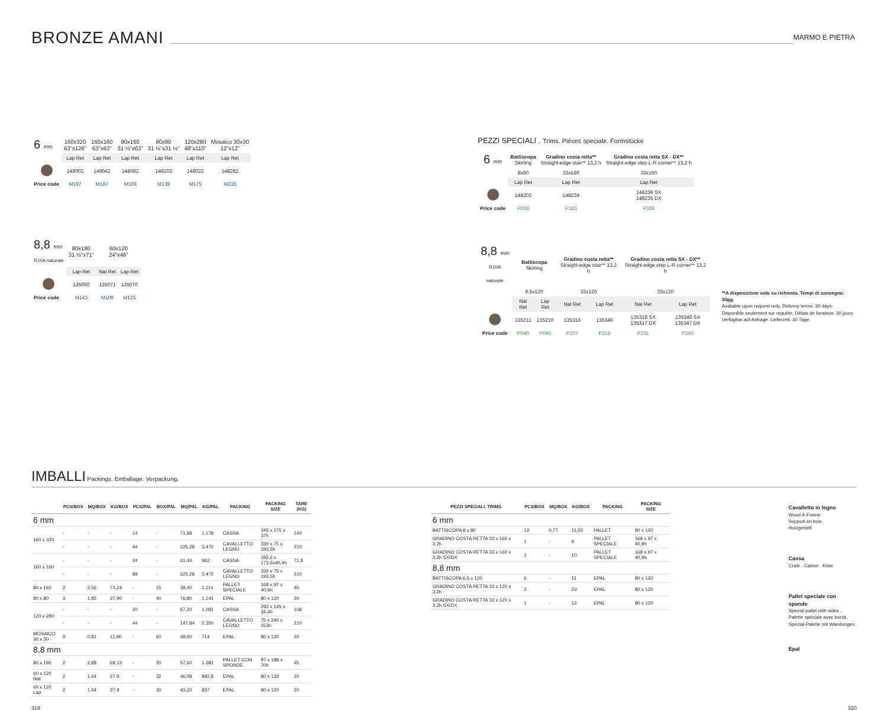BRONZE AMANI
MARMO E PIETRA
| 6 mm | 160x320 63"x126" | 160x160 63"x63" | 80x160 31 ½"x63" | 80x80 31 ½"x31 ½" | 120x280 48"x110" | Mosaico 30x30 12"x12" |
| | Lap Ret | Lap Ret | Lap Ret | Lap Ret | Lap Ret | Lap Ret |
| | 148002 | 148042 | 148082 | 148102 | 148022 | 148282 |
| Price code | M197 | M187 | M169 | M139 | M175 | M235 |
| 8,8 mm R10A naturale | 80x180 31 ½"x71" | 60x120 24"x48" | |
| | Lap Ret | Nat Ret | Lap Ret |
| | 135060 | 135071 | 135070 |
| Price code | M143 | M109 | M125 |
PEZZI SPECIALI . Trims. Pièces speciale. Formstücke
| 6 mm | Battiscopa Skirting | Gradino costa retta** Straight-edge stair** 13,2 h | Gradino costa retta SX - DX** Straight-edge step L-R corner** 13,2 h |
| | 8x80 | 33x160 | 33x160 |
| | Lap Ret | Lap Ret | Lap Ret |
| | 148202 | 148234 | 148236 SX 148235 DX |
| Price code | P039 | P323 | P339 |
| 8,8 mm R10A naturale | Battiscopa Skirting | | Gradino costa retta** Straight-edge stair** 13,2 h | | Gradino costa retta SX - DX** Straight-edge step L-R corner** 13,2 h | |
| | 6,5x120 | | 33x120 | | 33x120 | |
| | Nat Ret | Lap Ret | Nat Ret | Lap Ret | Nat Ret | Lap Ret |
| | 135211 | 135210 | 135316 | 135346 | 135318 SX 135317 DX | 135348 SX 135347 DX |
| Price code | P040 | P043 | P207 | P215 | P231 | P243 |
**A disposizione solo su richiesta. Tempi di consegna: 30gg.
Available upon request only. Delivery terms: 30 days.
Disponible seulement sur requête. Délais de livraison: 30 jours.
Verfügbar auf Anfrage. Lieferzeit: 30 Tage.
IMBALLI Packings. Emballage. Verpackung.
| | PCS/BOX | MQ/BOX | KG/BOX | PCS/PAL | BOX/PAL | MQ/PAL | KG/PAL | PACKING | PACKING SIZE | TARE (KG) |
| --- | --- | --- | --- | --- | --- | --- | --- | --- | --- | --- |
| 6 mm | | | | | | | | | | |
| 160 x 320 | - | - | - | 14 | - | 71,68 | 1.178 | CASSA | 345 x 175 x 37h | 140 |
| | - | - | - | 44 | - | 225,28 | 3.472 | CAVALLETTO LEGNO | 330 x 75 x 193,5h | 210 |
| 160 x 160 | - | - | - | 24 | - | 61,44 | 962 | CASSA | 182,6 x 173,6x40,4h | 71,8 |
| | - | - | - | 88 | - | 225,28 | 3.472 | CAVALLETTO LEGNO | 330 x 75 x 193,5h | 210 |
| 80 x 160 | 2 | 2,56 | 74,24 | - | 15 | 38,40 | 1.114 | PALLET SPECIALE | 168 x 97 x 40,9h | 45 |
| 80 x 80 | 3 | 1,92 | 27,90 | - | 40 | 76,80 | 1.141 | EPAL | 80 x 120 | 20 |
| 120 x 280 | - | - | - | 20 | - | 67,20 | 1.081 | CASSA | 292 x 145 x 34,4h | 108 |
| | - | - | - | 44 | - | 147,84 | 2.350 | CAVALLETTO LEGNO | 75 x 290 x 153h | 210 |
| MOSAICO 30 x 30 | 9 | 0,81 | 11,90 | - | 60 | 48,60 | 714 | EPAL | 80 x 120 | 20 |
| 8,8 mm | | | | | | | | | | |
| 80 x 180 | 2 | 2,88 | 69,12 | - | 20 | 57,60 | 1.382 | PALLET CON SPONDE | 97 x 188 x 70h | 45 |
| 60 x 120 Nat | 2 | 1,44 | 27,9 | - | 32 | 46,08 | 892,8 | EPAL | 80 x 120 | 20 |
| 60 x 120 Lap | 2 | 1,44 | 27,9 | - | 30 | 43,20 | 837 | EPAL | 80 x 120 | 20 |
| PEZZI SPECIALI. TRIMS. | PCS/BOX | MQ/BOX | KG/BOX | PACKING | PACKING SIZE |
| --- | --- | --- | --- | --- | --- |
| 6 mm | | | | | |
| BATTISCOPA 8 x 80 | 12 | 0,77 | 11,50 | PALLET | 80 x 120 |
| GRADINO COSTA RETTA 33 x 160 x 3,2h | 1 | - | 9 | PALLET SPECIALE | 168 x 97 x 40,9h |
| GRADINO COSTA RETTA 33 x 160 x 3,2h SX/DX | 1 | - | 10 | PALLET SPECIALE | 168 x 97 x 40,9h |
| 8,8 mm | | | | | |
| BATTISCOPA 6,5 x 120 | 6 | - | 11 | EPAL | 80 x 120 |
| GRADINO COSTA RETTA 33 x 120 x 3,2h | 2 | - | 23 | EPAL | 80 x 120 |
| GRADINO COSTA RETTA 33 x 120 x 3,2h SX/DX | 1 | - | 12 | EPAL | 80 x 120 |
Cavalletto in legno
Wood A-Frame.
Support en bois.
Holzgestell
Cassa
Crate . Caisse . Kiste
Pallet speciale con sponde
Special pallet with sides .
Palette spéciale avec bords.
Spezial-Palette mit Wandungen.
Epal
319 320